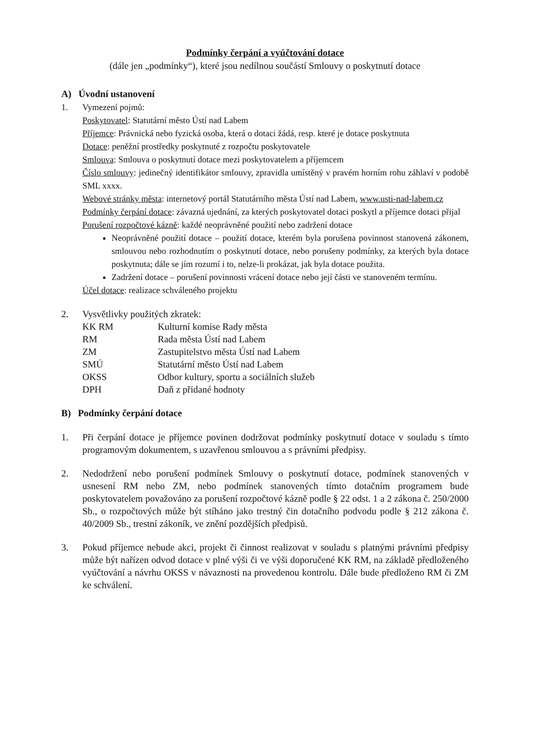Podmínky čerpání a vyúčtování dotace
(dále jen „podmínky“), které jsou nedílnou součástí Smlouvy o poskytnutí dotace
A) Úvodní ustanovení
1. Vymezení pojmů:
Poskytovatel: Statutární město Ústí nad Labem
Příjemce: Právnická nebo fyzická osoba, která o dotaci žádá, resp. které je dotace poskytnuta
Dotace: peněžní prostředky poskytnuté z rozpočtu poskytovatele
Smlouva: Smlouva o poskytnutí dotace mezi poskytovatelem a příjemcem
Číslo smlouvy: jedinečný identifikátor smlouvy, zpravidla umístěný v pravém horním rohu záhlaví v podobě SML xxxx.
Webové stránky města: internetový portál Statutárního města Ústí nad Labem, www.usti-nad-labem.cz
Podmínky čerpání dotace: závazná ujednání, za kterých poskytovatel dotaci poskytl a příjemce dotaci přijal
Porušení rozpočtové kázně: každé neoprávněné použití nebo zadržení dotace
Neoprávněné použití dotace – použití dotace, kterém byla porušena povinnost stanovená zákonem, smlouvou nebo rozhodnutím o poskytnutí dotace, nebo porušeny podmínky, za kterých byla dotace poskytnuta; dále se jím rozumí i to, nelze-li prokázat, jak byla dotace použita.
Zadržení dotace – porušení povinnosti vrácení dotace nebo její části ve stanoveném termínu.
Účel dotace: realizace schváleného projektu
2. Vysvětlivky použitých zkratek:
| KK RM | Kulturní komise Rady města |
| RM | Rada města Ústí nad Labem |
| ZM | Zastupitelstvo města Ústí nad Labem |
| SMÚ | Statutární město Ústí nad Labem |
| OKSS | Odbor kultury, sportu a sociálních služeb |
| DPH | Daň z přidané hodnoty |
B) Podmínky čerpání dotace
1. Při čerpání dotace je příjemce povinen dodržovat podmínky poskytnutí dotace v souladu s tímto programovým dokumentem, s uzavřenou smlouvou a s právními předpisy.
2. Nedodržení nebo porušení podmínek Smlouvy o poskytnutí dotace, podmínek stanovených v usnesení RM nebo ZM, nebo podmínek stanovených tímto dotačním programem bude poskytovatelem považováno za porušení rozpočtové kázně podle § 22 odst. 1 a 2 zákona č. 250/2000 Sb., o rozpočtových může být stíháno jako trestný čin dotačního podvodu podle § 212 zákona č. 40/2009 Sb., trestní zákoník, ve znění pozdějších předpisů.
3. Pokud příjemce nebude akci, projekt či činnost realizovat v souladu s platnými právními předpisy může být nařízen odvod dotace v plné výši či ve výši doporučené KK RM, na základě předloženého vyúčtování a návrhu OKSS v návaznosti na provedenou kontrolu. Dále bude předloženo RM či ZM ke schválení.